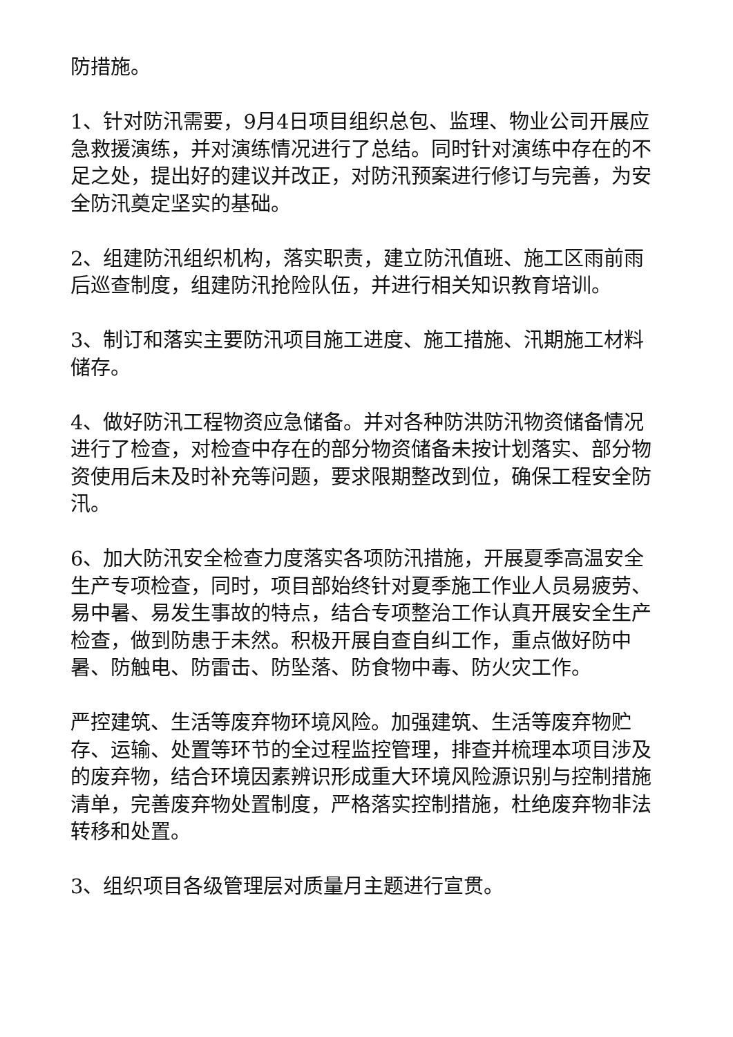防措施。
1、针对防汛需要，9月4日项目组织总包、监理、物业公司开展应急救援演练，并对演练情况进行了总结。同时针对演练中存在的不足之处，提出好的建议并改正，对防汛预案进行修订与完善，为安全防汛奠定坚实的基础。
2、组建防汛组织机构，落实职责，建立防汛值班、施工区雨前雨后巡查制度，组建防汛抢险队伍，并进行相关知识教育培训。
3、制订和落实主要防汛项目施工进度、施工措施、汛期施工材料储存。
4、做好防汛工程物资应急储备。并对各种防洪防汛物资储备情况进行了检查，对检查中存在的部分物资储备未按计划落实、部分物资使用后未及时补充等问题，要求限期整改到位，确保工程安全防汛。
6、加大防汛安全检查力度落实各项防汛措施，开展夏季高温安全生产专项检查，同时，项目部始终针对夏季施工作业人员易疲劳、易中暑、易发生事故的特点，结合专项整治工作认真开展安全生产检查，做到防患于未然。积极开展自查自纠工作，重点做好防中暑、防触电、防雷击、防坠落、防食物中毒、防火灾工作。
严控建筑、生活等废弃物环境风险。加强建筑、生活等废弃物贮存、运输、处置等环节的全过程监控管理，排查并梳理本项目涉及的废弃物，结合环境因素辨识形成重大环境风险源识别与控制措施清单，完善废弃物处置制度，严格落实控制措施，杜绝废弃物非法转移和处置。
3、组织项目各级管理层对质量月主题进行宣贯。